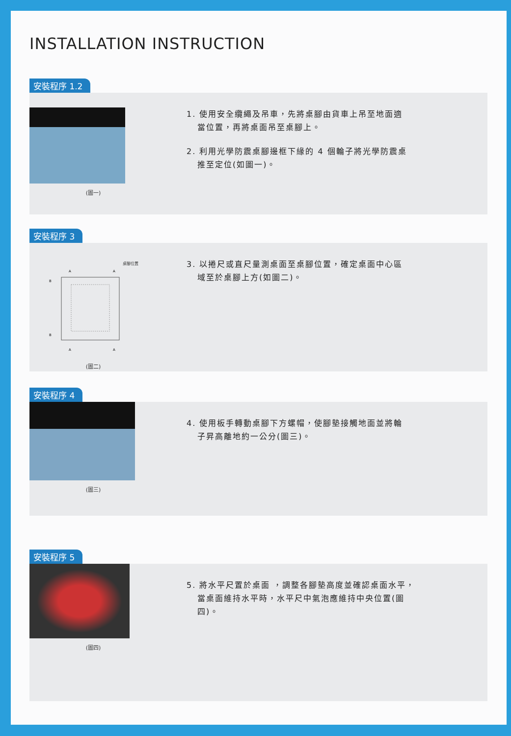INSTALLATION INSTRUCTION
安裝程序 1.2
(圖一)
1. 使用安全纜繩及吊車，先將桌腳由貨車上吊至地面適當位置，再將桌面吊至桌腳上。
2. 利用光學防震桌腳邊框下緣的 4 個輪子將光學防震桌推至定位(如圖一)。
安裝程序 3
桌腳位置
A
A
A
A
B
B
(圖二)
3. 以捲尺或直尺量測桌面至桌腳位置，確定桌面中心區域至於桌腳上方(如圖二)。
安裝程序 4
(圖三)
4. 使用板手轉動桌腳下方螺帽，使腳墊接觸地面並將輪子昇高離地約一公分(圖三)。
安裝程序 5
(圖四)
5. 將水平尺置於桌面 ，調整各腳墊高度並確認桌面水平，當桌面維持水平時，水平尺中氣泡應維持中央位置(圖四)。